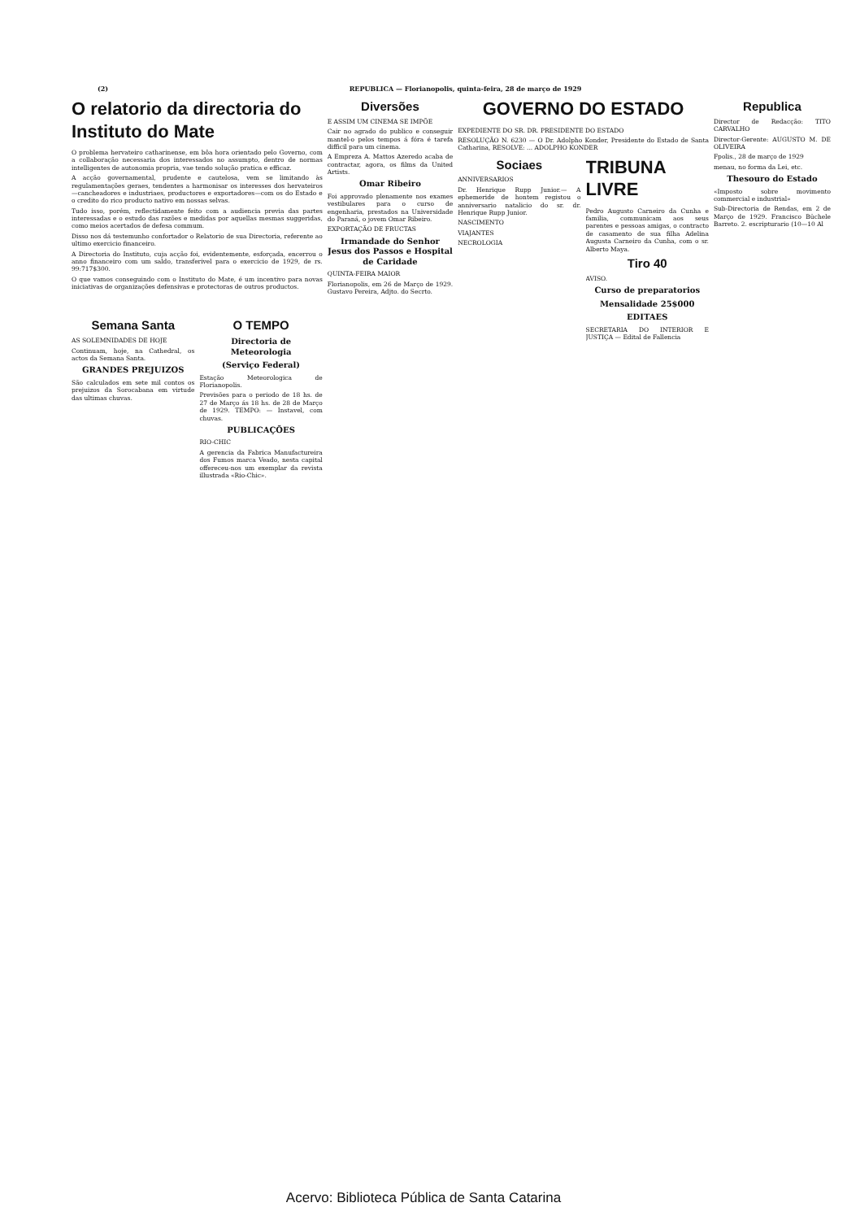(2) REPUBLICA — Florianopolis, quinta-feira, 28 de março de 1929
O relatorio da directoria do Instituto do Mate
O problema hervateiro catharinense, em bôa hora orientado pelo Governo, com a collaboração necessaria dos interessados no assumpto, dentro de normas intelligentes de autonomia propria, vae tendo solução pratica e efficaz.
A acção governamental, prudente e cautelosa, vem se limitando às regulamentações geraes, tendentes a harmonisar os interesses dos hervateiros—cancheadores e industriaes, productores e exportadores—com os do Estado e o credito do rico producto nativo em nossas selvas.
Tudo isso, porém, reflectidamente feito com a audiencia previa das partes interessadas e o estudo das razões e medidas por aquellas mesmas suggeridas, como meios acertados de defesa commum.
Disso nos dá testemunho confortador o Relatorio de sua Directoria, referente ao ultimo exercicio financeiro.
A Directoria do Instituto, cuja acção foi, evidentemente, esforçada, encerrou o anno financeiro com um saldo, transferivel para o exercicio de 1929, de rs. 99:717$300.
O que vamos conseguindo com o Instituto do Mate, é um incentivo para novas iniciativas de organizações defensivas e protectoras de outros productos.
Semana Santa
AS SOLEMNIDADES DE HOJE
Continuam, hoje, na Cathedral, os actos da Semana Santa.
GRANDES PREJUIZOS
São calculados em sete mil contos os prejuizos da Sorocabana em virtude das ultimas chuvas.
O TEMPO
Directoria de Meteorologia
(Serviço Federal)
Estação Meteorologica de Florianopolis.
Previsões para o periodo de 18 hs. de 27 de Março ás 18 hs. de 28 de Março de 1929. TEMPO: — Instavel, com chuvas.
PUBLICAÇÕES
RIO-CHIC
A gerencia da Fabrica Manufactureira dos Fumos marca Veado, nesta capital offereceu-nos um exemplar da revista illustrada «Rio-Chic».
Diversões
E ASSIM UM CINEMA SE IMPÕE
Cair no agrado do publico e conseguir mantel-o pelos tempos á fóra é tarefa difficil para um cinema.
A Empreza A. Mattos Azeredo acaba de contractar, agora, os films da United Artists.
Omar Ribeiro
Foi approvado plenamente nos exames vestibulares para o curso de engenharia, prestados na Universidade do Paraná, o jovem Omar Ribeiro.
EXPORTAÇÃO DE FRUCTAS
Irmandade do Senhor Jesus dos Passos e Hospital de Caridade
QUINTA-FEIRA MAIOR
Florianopolis, em 26 de Março de 1929. Gustavo Pereira, Adjto. do Secrto.
GOVERNO DO ESTADO
EXPEDIENTE DO SR. DR. PRESIDENTE DO ESTADO
RESOLUÇÃO N. 6230 — O Dr. Adolpho Konder, Presidente do Estado de Santa Catharina, RESOLVE: ... ADOLPHO KONDER
Sociaes
ANNIVERSARIOS
Dr. Henrique Rupp Junior.— A ephemeride de hontem registou o anniversario natalicio do sr. dr. Henrique Rupp Junior.
NASCIMENTO
VIAJANTES
NECROLOGIA
TRIBUNA LIVRE
Pedro Augusto Carneiro da Cunha e familia, communicam aos seus parentes e pessoas amigas, o contracto de casamento de sua filha Adelina Augusta Carneiro da Cunha, com o sr. Alberto Maya.
Tiro 40
AVISO.
Curso de preparatorios
Mensalidade 25$000
EDITAES
SECRETARIA DO INTERIOR E JUSTIÇA — Edital de Fallencia
Republica
Director de Redacção: TITO CARVALHO
Director-Gerente: AUGUSTO M. DE OLIVEIRA
Fpolis., 28 de março de 1929
menau, no forma da Lei, etc.
Thesouro do Estado
«Imposto sobre movimento commercial e industrial»
Sub-Directoria de Rendas, em 2 de Março de 1929. Francisco Büchele Barreto. 2. escripturario (10—10 Al
Acervo: Biblioteca Pública de Santa Catarina